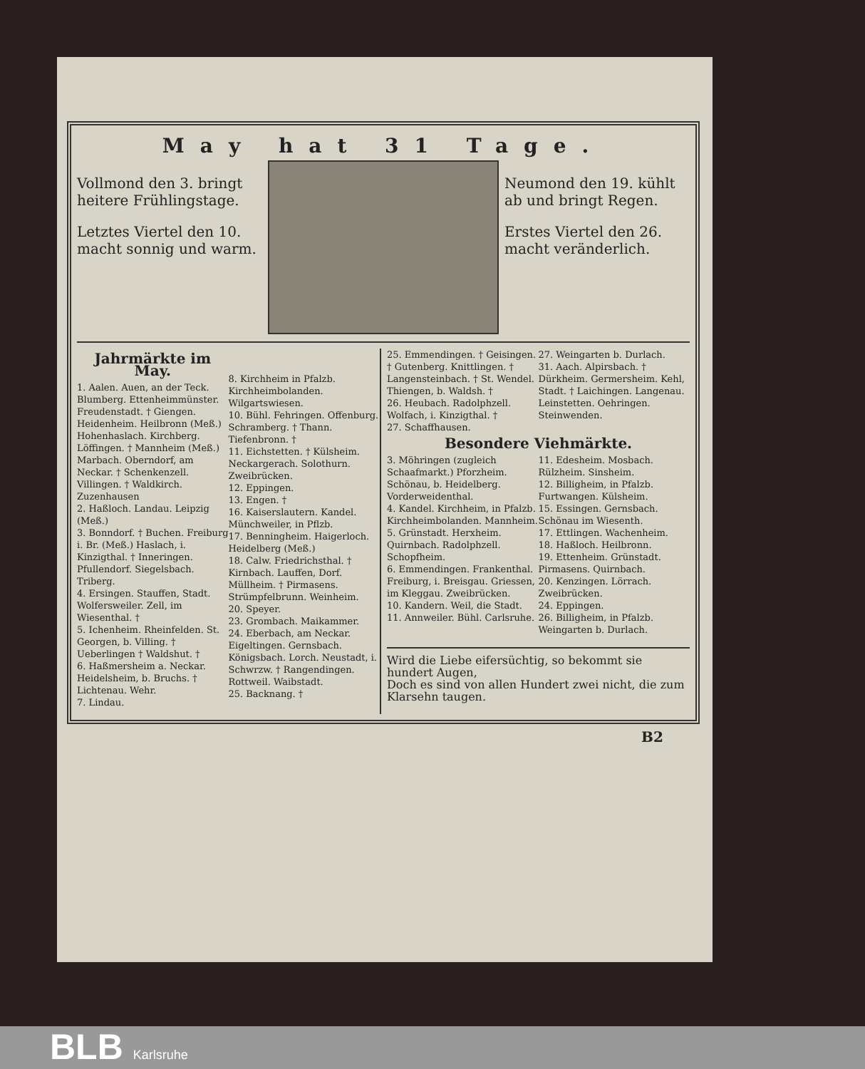May hat 31 Tage.
Vollmond den 3. bringt heitere Frühlingstage.
Letztes Viertel den 10. macht sonnig und warm.
Neumond den 19. kühlt ab und bringt Regen.
Erstes Viertel den 26. macht veränderlich.
Jahrmärkte im May.
1. Aalen. Auen, an der Teck. Blumberg. Ettenheimmünster. Freudenstadt. † Giengen. Heidenheim. Heilbronn (Meß.) Hohenhaslach. Kirchberg. Löffingen. † Mannheim (Meß.) Marbach. Oberndorf, am Neckar. † Schenkenzell. Villingen. † Waldkirch. Zuzenhausen
2. Haßloch. Landau. Leipzig (Meß.)
3. Bonndorf. † Buchen. Freiburg i. Br. (Meß.) Haslach, i. Kinzigthal. † Inneringen. Pfullendorf. Siegelsbach. Triberg.
4. Ersingen. Stauffen, Stadt. Wolfersweiler. Zell, im Wiesenthal. †
5. Ichenheim. Rheinfelden. St. Georgen, b. Villing. † Ueberlingen † Waldshut. †
6. Haßmersheim a. Neckar. Heidelsheim, b. Bruchs. † Lichtenau. Wehr.
7. Lindau.
8. Kirchheim in Pfalzb. Kirchheimbolanden. Wilgartswiesen.
10. Bühl. Fehringen. Offenburg. Schramberg. † Thann. Tiefenbronn. †
11. Eichstetten. † Külsheim. Neckargerach. Solothurn. Zweibrücken.
12. Eppingen.
13. Engen. †
16. Kaiserslautern. Kandel. Münchweiler, in Pflzb.
17. Benningheim. Haigerloch. Heidelberg (Meß.)
18. Calw. Friedrichsthal. † Kirnbach. Lauffen, Dorf. Müllheim. † Pirmasens. Strümpfelbrunn. Weinheim.
20. Speyer.
23. Grombach. Maikammer.
24. Eberbach, am Neckar. Eigeltingen. Gernsbach. Königsbach. Lorch. Neustadt, i. Schwrzw. † Rangendingen. Rottweil. Waibstadt.
25. Backnang. †
25. Emmendingen. † Geisingen. † Gutenberg. Knittlingen. † Langensteinbach. † St. Wendel. Thiengen, b. Waldsh. †
26. Heubach. Radolphzell. Wolfach, i. Kinzigthal. †
27. Schaffhausen.
27. Weingarten b. Durlach.
31. Aach. Alpirsbach. † Dürkheim. Germersheim. Kehl, Stadt. † Laichingen. Langenau. Leinstetten. Oehringen. Steinwenden.
Besondere Viehmärkte.
3. Möhringen (zugleich Schaafmarkt.) Pforzheim. Schönau, b. Heidelberg. Vorderweidenthal.
4. Kandel. Kirchheim, in Pfalzb. Kirchheimbolanden. Mannheim.
5. Grünstadt. Herxheim. Quirnbach. Radolphzell. Schopfheim.
6. Emmendingen. Frankenthal. Freiburg, i. Breisgau. Griessen, im Kleggau. Zweibrücken.
10. Kandern. Weil, die Stadt.
11. Annweiler. Bühl. Carlsruhe.
11. Edesheim. Mosbach. Rülzheim. Sinsheim.
12. Billigheim, in Pfalzb. Furtwangen. Külsheim.
15. Essingen. Gernsbach. Schönau im Wiesenth.
17. Ettlingen. Wachenheim.
18. Haßloch. Heilbronn.
19. Ettenheim. Grünstadt. Pirmasens. Quirnbach.
20. Kenzingen. Lörrach. Zweibrücken.
24. Eppingen.
26. Billigheim, in Pfalzb. Weingarten b. Durlach.
Wird die Liebe eifersüchtig, so bekommt sie hundert Augen,
Doch es sind von allen Hundert zwei nicht, die zum Klarsehn taugen.
B2
BLB Karlsruhe